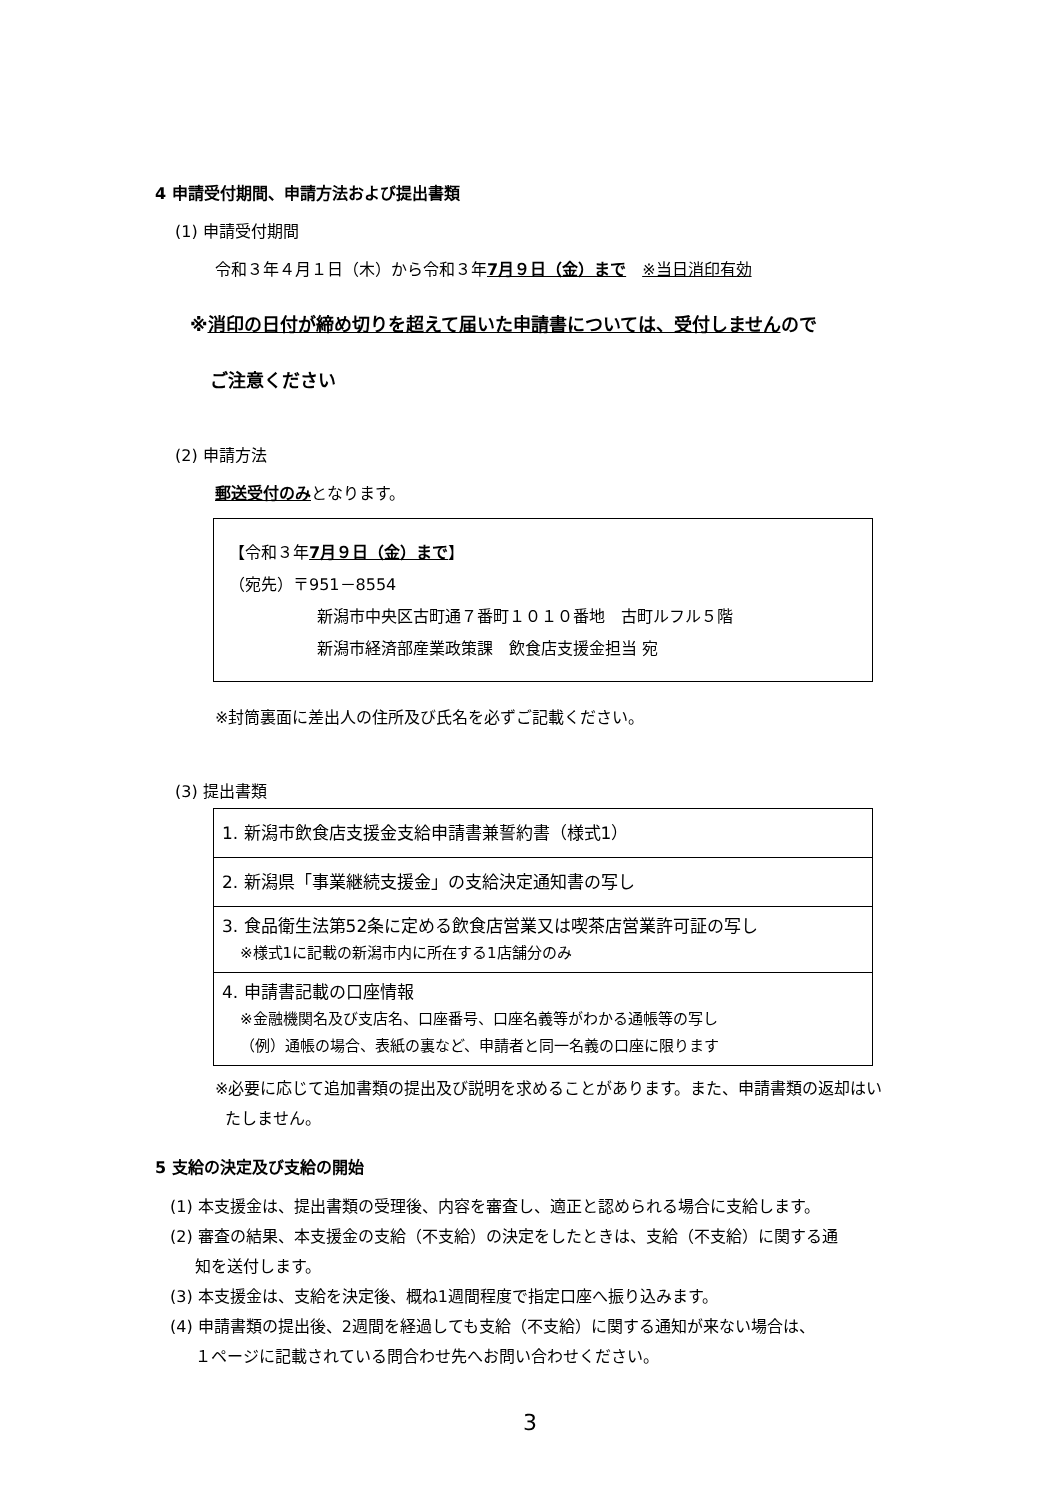4 申請受付期間、申請方法および提出書類
(1) 申請受付期間
令和３年４月１日（木）から令和３年7月９日（金）まで　※当日消印有効
※消印の日付が締め切りを超えて届いた申請書については、受付しませんので
ご注意ください
(2) 申請方法
郵送受付のみとなります。
【令和３年7月９日（金）まで】
（宛先）〒951－8554
新潟市中央区古町通７番町１０１０番地　古町ルフル５階
新潟市経済部産業政策課　飲食店支援金担当 宛
※封筒裏面に差出人の住所及び氏名を必ずご記載ください。
(3) 提出書類
| 1. 新潟市飲食店支援金支給申請書兼誓約書（様式1） |
| 2. 新潟県「事業継続支援金」の支給決定通知書の写し |
| 3. 食品衛生法第52条に定める飲食店営業又は喫茶店営業許可証の写し ※様式1に記載の新潟市内に所在する1店舗分のみ |
| 4. 申請書記載の口座情報 ※金融機関名及び支店名、口座番号、口座名義等がわかる通帳等の写し （例）通帳の場合、表紙の裏など、申請者と同一名義の口座に限ります |
※必要に応じて追加書類の提出及び説明を求めることがあります。また、申請書類の返却はい
たしません。
5 支給の決定及び支給の開始
(1) 本支援金は、提出書類の受理後、内容を審査し、適正と認められる場合に支給します。
(2) 審査の結果、本支援金の支給（不支給）の決定をしたときは、支給（不支給）に関する通
知を送付します。
(3) 本支援金は、支給を決定後、概ね1週間程度で指定口座へ振り込みます。
(4) 申請書類の提出後、2週間を経過しても支給（不支給）に関する通知が来ない場合は、
１ページに記載されている問合わせ先へお問い合わせください。
3